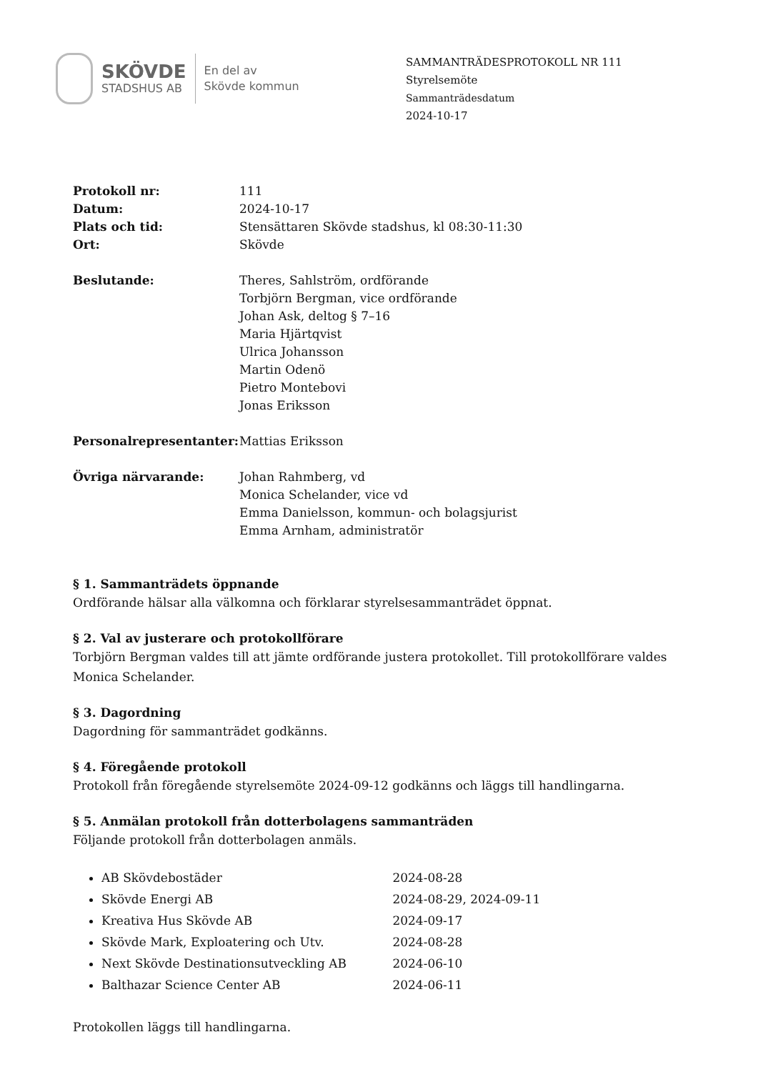SKÖVDE
STADSHUS AB
En del av
Skövde kommun
SAMMANTRÄDESPROTOKOLL NR 111
Styrelsemöte
Sammanträdesdatum
2024-10-17
| Protokoll nr: | 111 |
| Datum: | 2024-10-17 |
| Plats och tid: | Stensättaren Skövde stadshus, kl 08:30-11:30 |
| Ort: | Skövde |
| Beslutande: | Theres, Sahlström, ordförande Torbjörn Bergman, vice ordförande Johan Ask, deltog § 7–16 Maria Hjärtqvist Ulrica Johansson Martin Odenö Pietro Montebovi Jonas Eriksson |
| Personalrepresentanter: | Mattias Eriksson |
| Övriga närvarande: | Johan Rahmberg, vd Monica Schelander, vice vd Emma Danielsson, kommun- och bolagsjurist Emma Arnham, administratör |
§ 1. Sammanträdets öppnande
Ordförande hälsar alla välkomna och förklarar styrelsesammanträdet öppnat.
§ 2. Val av justerare och protokollförare
Torbjörn Bergman valdes till att jämte ordförande justera protokollet. Till protokollförare valdes Monica Schelander.
§ 3. Dagordning
Dagordning för sammanträdet godkänns.
§ 4. Föregående protokoll
Protokoll från föregående styrelsemöte 2024-09-12 godkänns och läggs till handlingarna.
§ 5. Anmälan protokoll från dotterbolagens sammanträden
Följande protokoll från dotterbolagen anmäls.
AB Skövdebostäder 2024-08-28
Skövde Energi AB 2024-08-29, 2024-09-11
Kreativa Hus Skövde AB 2024-09-17
Skövde Mark, Exploatering och Utv. 2024-08-28
Next Skövde Destinationsutveckling AB 2024-06-10
Balthazar Science Center AB 2024-06-11
Protokollen läggs till handlingarna.